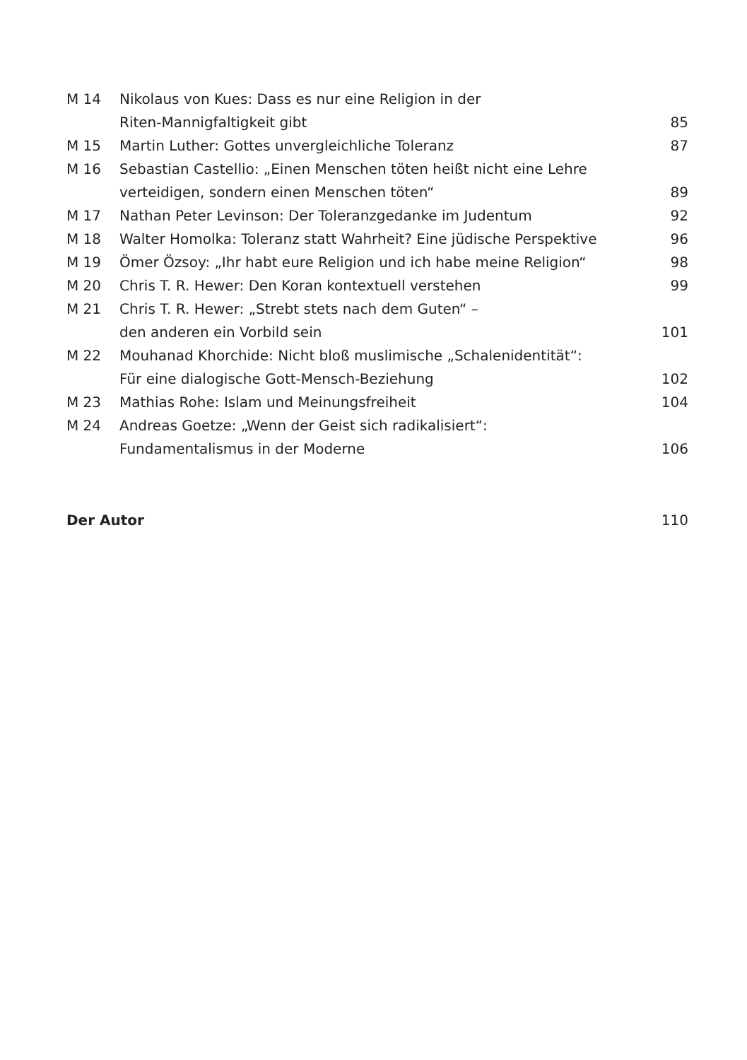| M 14 | Nikolaus von Kues: Dass es nur eine Religion in der Riten-Mannigfaltigkeit gibt | 85 |
| M 15 | Martin Luther: Gottes unvergleichliche Toleranz | 87 |
| M 16 | Sebastian Castellio: „Einen Menschen töten heißt nicht eine Lehre verteidigen, sondern einen Menschen töten“ | 89 |
| M 17 | Nathan Peter Levinson: Der Toleranzgedanke im Judentum | 92 |
| M 18 | Walter Homolka: Toleranz statt Wahrheit? Eine jüdische Perspektive | 96 |
| M 19 | Ömer Özsoy: „Ihr habt eure Religion und ich habe meine Religion“ | 98 |
| M 20 | Chris T. R. Hewer: Den Koran kontextuell verstehen | 99 |
| M 21 | Chris T. R. Hewer: „Strebt stets nach dem Guten“ – den anderen ein Vorbild sein | 101 |
| M 22 | Mouhanad Khorchide: Nicht bloß muslimische „Schalenidentität“: Für eine dialogische Gott-Mensch-Beziehung | 102 |
| M 23 | Mathias Rohe: Islam und Meinungsfreiheit | 104 |
| M 24 | Andreas Goetze: „Wenn der Geist sich radikalisiert“: Fundamentalismus in der Moderne | 106 |
| Der Autor | | 110 |